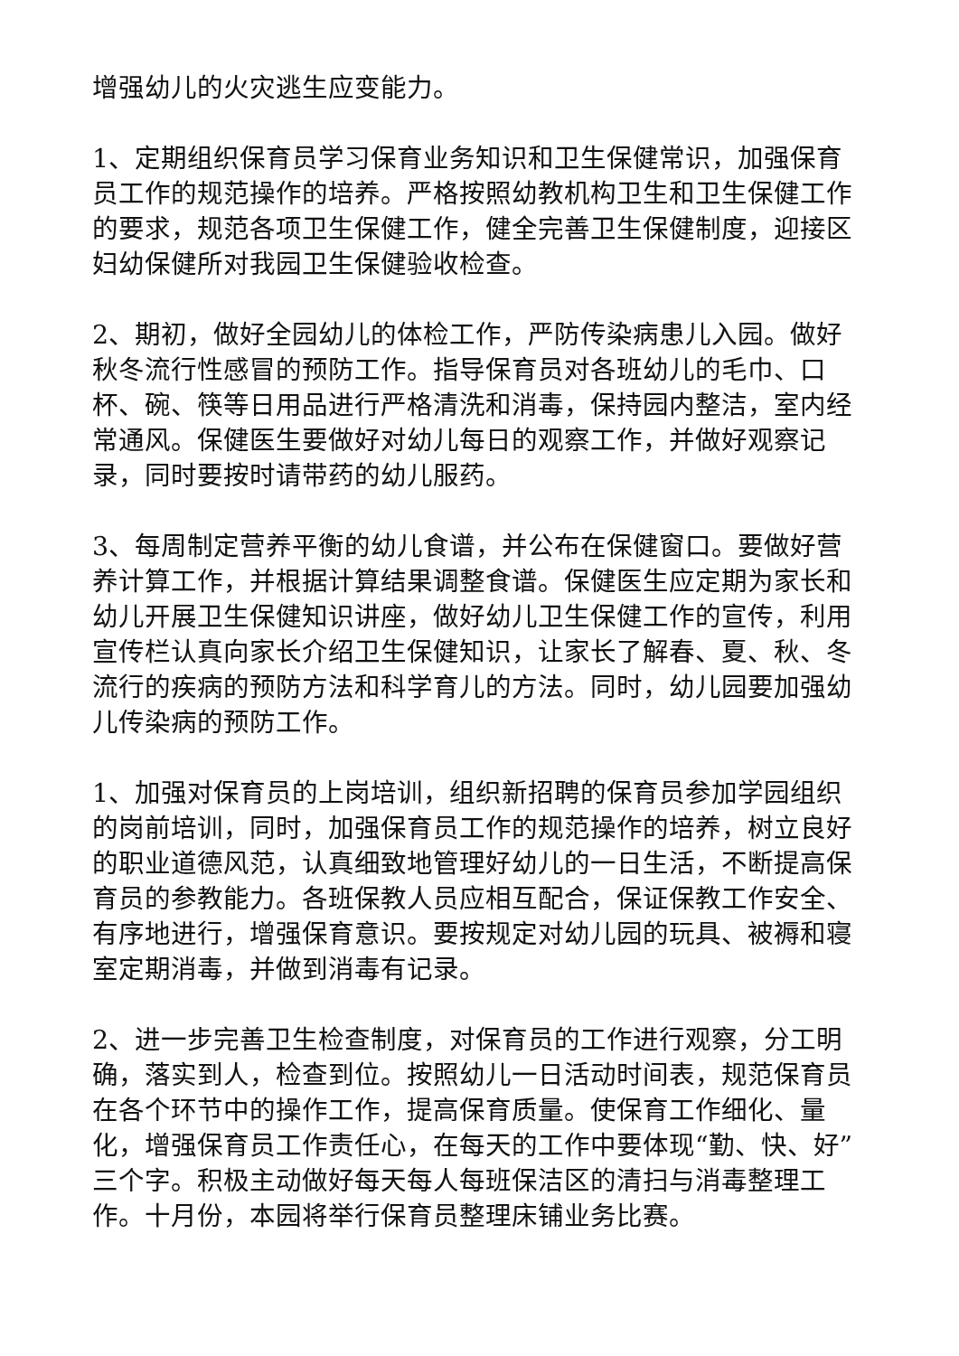增强幼儿的火灾逃生应变能力。
1、定期组织保育员学习保育业务知识和卫生保健常识，加强保育员工作的规范操作的培养。严格按照幼教机构卫生和卫生保健工作的要求，规范各项卫生保健工作，健全完善卫生保健制度，迎接区妇幼保健所对我园卫生保健验收检查。
2、期初，做好全园幼儿的体检工作，严防传染病患儿入园。做好秋冬流行性感冒的预防工作。指导保育员对各班幼儿的毛巾、口杯、碗、筷等日用品进行严格清洗和消毒，保持园内整洁，室内经常通风。保健医生要做好对幼儿每日的观察工作，并做好观察记录，同时要按时请带药的幼儿服药。
3、每周制定营养平衡的幼儿食谱，并公布在保健窗口。要做好营养计算工作，并根据计算结果调整食谱。保健医生应定期为家长和幼儿开展卫生保健知识讲座，做好幼儿卫生保健工作的宣传，利用宣传栏认真向家长介绍卫生保健知识，让家长了解春、夏、秋、冬流行的疾病的预防方法和科学育儿的方法。同时，幼儿园要加强幼儿传染病的预防工作。
1、加强对保育员的上岗培训，组织新招聘的保育员参加学园组织的岗前培训，同时，加强保育员工作的规范操作的培养，树立良好的职业道德风范，认真细致地管理好幼儿的一日生活，不断提高保育员的参教能力。各班保教人员应相互配合，保证保教工作安全、有序地进行，增强保育意识。要按规定对幼儿园的玩具、被褥和寝室定期消毒，并做到消毒有记录。
2、进一步完善卫生检查制度，对保育员的工作进行观察，分工明确，落实到人，检查到位。按照幼儿一日活动时间表，规范保育员在各个环节中的操作工作，提高保育质量。使保育工作细化、量化，增强保育员工作责任心，在每天的工作中要体现“勤、快、好”三个字。积极主动做好每天每人每班保洁区的清扫与消毒整理工作。十月份，本园将举行保育员整理床铺业务比赛。